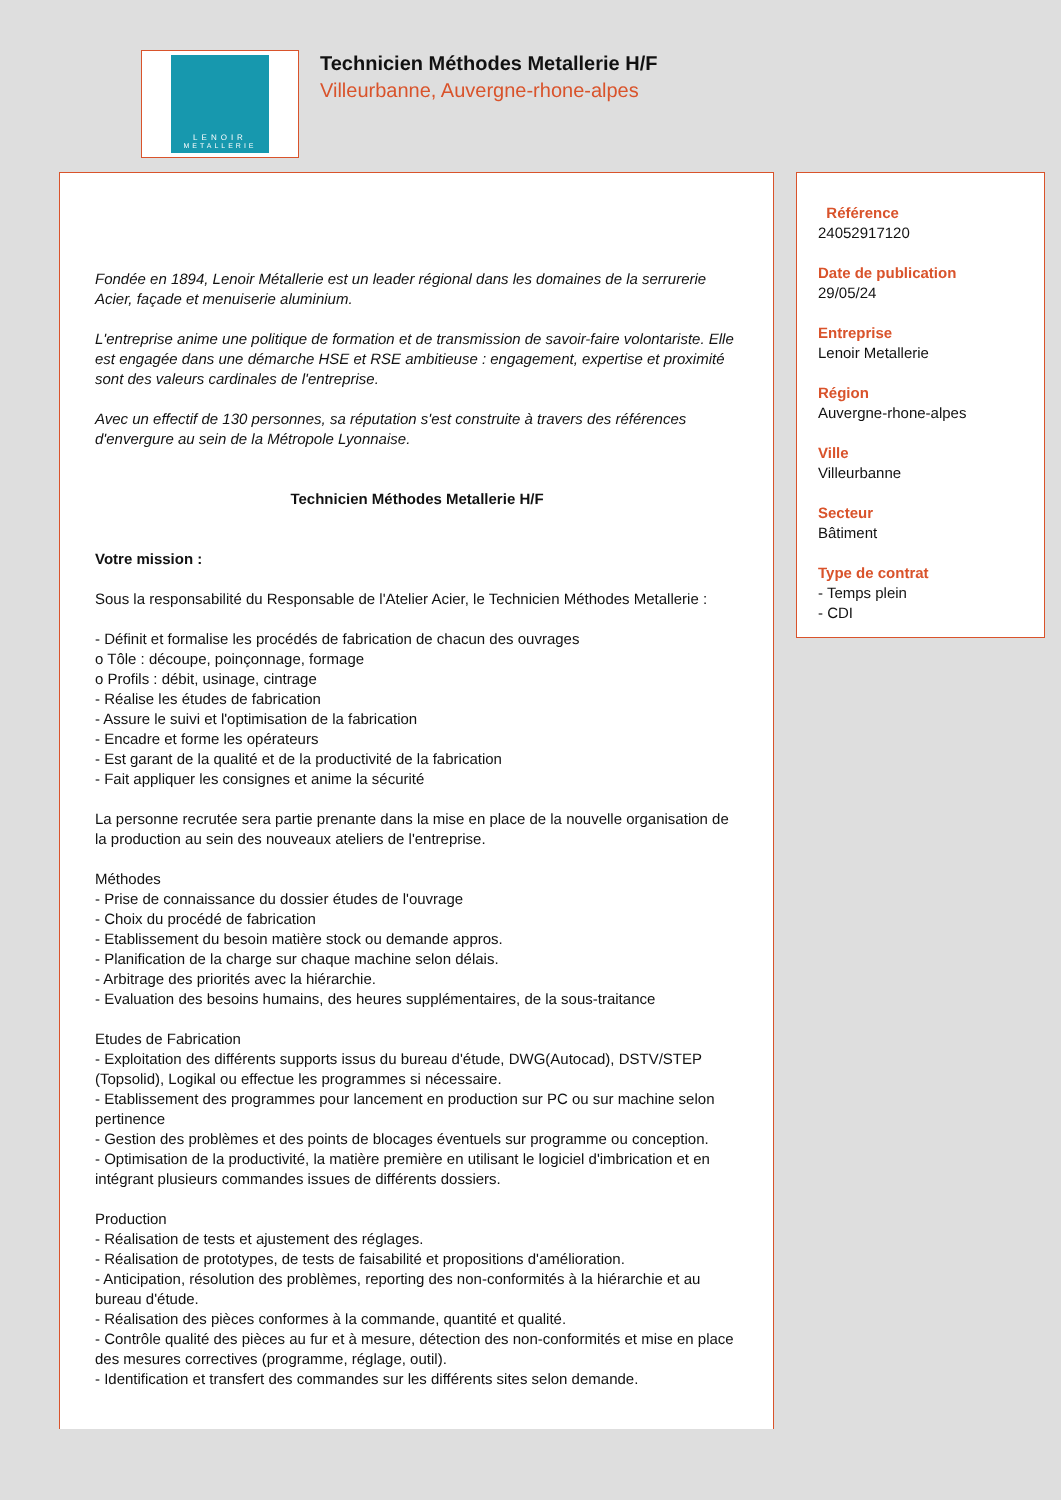LENOIR
METALLERIE
Technicien Méthodes Metallerie H/F
Villeurbanne, Auvergne-rhone-alpes
Fondée en 1894, Lenoir Métallerie est un leader régional dans les domaines de la serrurerie Acier, façade et menuiserie aluminium.
L'entreprise anime une politique de formation et de transmission de savoir-faire volontariste. Elle est engagée dans une démarche HSE et RSE ambitieuse : engagement, expertise et proximité sont des valeurs cardinales de l'entreprise.
Avec un effectif de 130 personnes, sa réputation s'est construite à travers des références d'envergure au sein de la Métropole Lyonnaise.
Technicien Méthodes Metallerie H/F
Votre mission :
Sous la responsabilité du Responsable de l'Atelier Acier, le Technicien Méthodes Metallerie :
- Définit et formalise les procédés de fabrication de chacun des ouvrages
o Tôle : découpe, poinçonnage, formage
o Profils : débit, usinage, cintrage
- Réalise les études de fabrication
- Assure le suivi et l'optimisation de la fabrication
- Encadre et forme les opérateurs
- Est garant de la qualité et de la productivité de la fabrication
- Fait appliquer les consignes et anime la sécurité
La personne recrutée sera partie prenante dans la mise en place de la nouvelle organisation de la production au sein des nouveaux ateliers de l'entreprise.
Méthodes
- Prise de connaissance du dossier études de l'ouvrage
- Choix du procédé de fabrication
- Etablissement du besoin matière stock ou demande appros.
- Planification de la charge sur chaque machine selon délais.
- Arbitrage des priorités avec la hiérarchie.
- Evaluation des besoins humains, des heures supplémentaires, de la sous-traitance
Etudes de Fabrication
- Exploitation des différents supports issus du bureau d'étude, DWG(Autocad), DSTV/STEP (Topsolid), Logikal ou effectue les programmes si nécessaire.
- Etablissement des programmes pour lancement en production sur PC ou sur machine selon pertinence
- Gestion des problèmes et des points de blocages éventuels sur programme ou conception.
- Optimisation de la productivité, la matière première en utilisant le logiciel d'imbrication et en intégrant plusieurs commandes issues de différents dossiers.
Production
- Réalisation de tests et ajustement des réglages.
- Réalisation de prototypes, de tests de faisabilité et propositions d'amélioration.
- Anticipation, résolution des problèmes, reporting des non-conformités à la hiérarchie et au bureau d'étude.
- Réalisation des pièces conformes à la commande, quantité et qualité.
- Contrôle qualité des pièces au fur et à mesure, détection des non-conformités et mise en place des mesures correctives (programme, réglage, outil).
- Identification et transfert des commandes sur les différents sites selon demande.
Référence
24052917120
Date de publication
29/05/24
Entreprise
Lenoir Metallerie
Région
Auvergne-rhone-alpes
Ville
Villeurbanne
Secteur
Bâtiment
Type de contrat
- Temps plein
- CDI